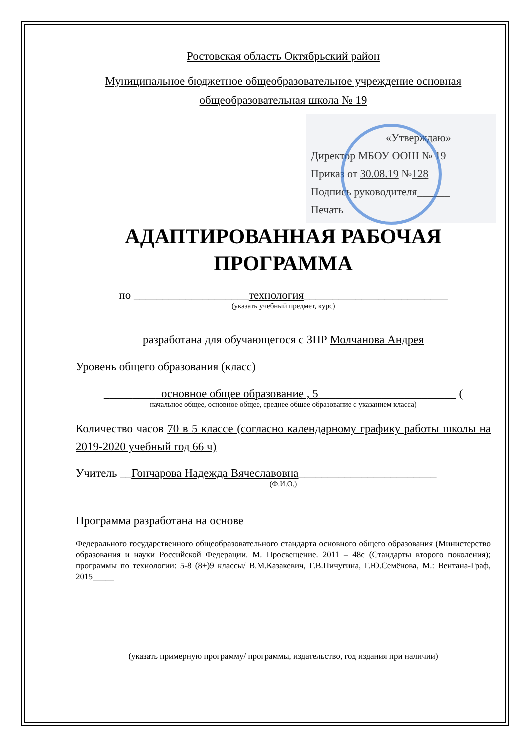Ростовская область Октябрьский район
Муниципальное бюджетное общеобразовательное учреждение основная общеобразовательная школа № 19
«Утверждаю»
Директор МБОУ ООШ № 19
Приказ от 30.08.19 №128
Подпись руководителя______
Печать
АДАПТИРОВАННАЯ РАБОЧАЯ ПРОГРАММА
по ____________________технология_________________________
(указать учебный предмет, курс)
разработана для обучающегося с ЗПР Молчанова Андрея
Уровень общего образования (класс)
__________основное общее образование , 5________________________ (
начальное общее, основное общее, среднее общее образование с указанием класса)
Количество часов 70 в 5 классе (согласно календарному графику работы школы на 2019-2020 учебный год 66 ч)
Учитель __Гончарова Надежда Вячеславовна________________________
(Ф.И.О.)
Программа разработана на основе
Федерального государственного общеобразовательного стандарта основного общего образования (Министерство образования и науки Российской Федерации. М. Просвещение. 2011 – 48с (Стандарты второго поколения); программы по технологии: 5-8 (8+)9 классы/ В.М.Казакевич, Г.В.Пичугина, Г.Ю.Семёнова, М.: Вентана-Граф, 2015_____
(указать примерную программу/ программы, издательство, год издания при наличии)